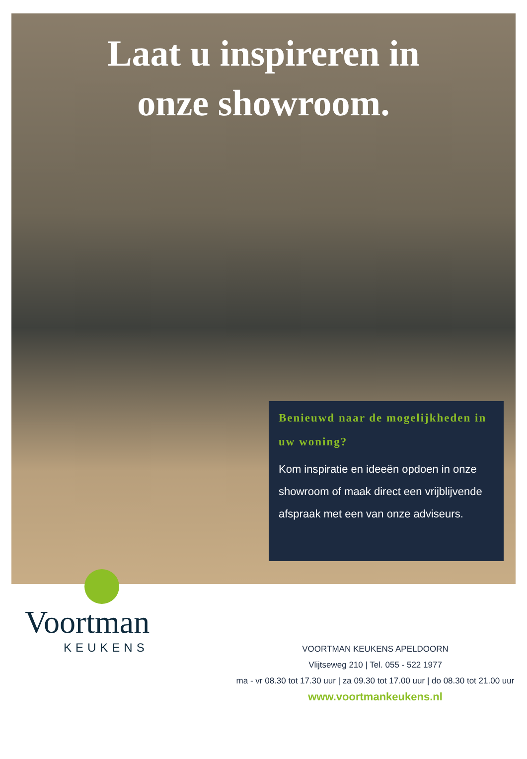Laat u inspireren in
onze showroom.
Benieuwd naar de mogelijkheden in uw woning?
Kom inspiratie en ideeën opdoen in onze showroom of maak direct een vrijblijvende afspraak met een van onze adviseurs.
Voortman
KEUKENS
VOORTMAN KEUKENS APELDOORN
Vlijtseweg 210 | Tel. 055 - 522 1977
ma - vr 08.30 tot 17.30 uur | za 09.30 tot 17.00 uur | do 08.30 tot 21.00 uur
www.voortmankeukens.nl